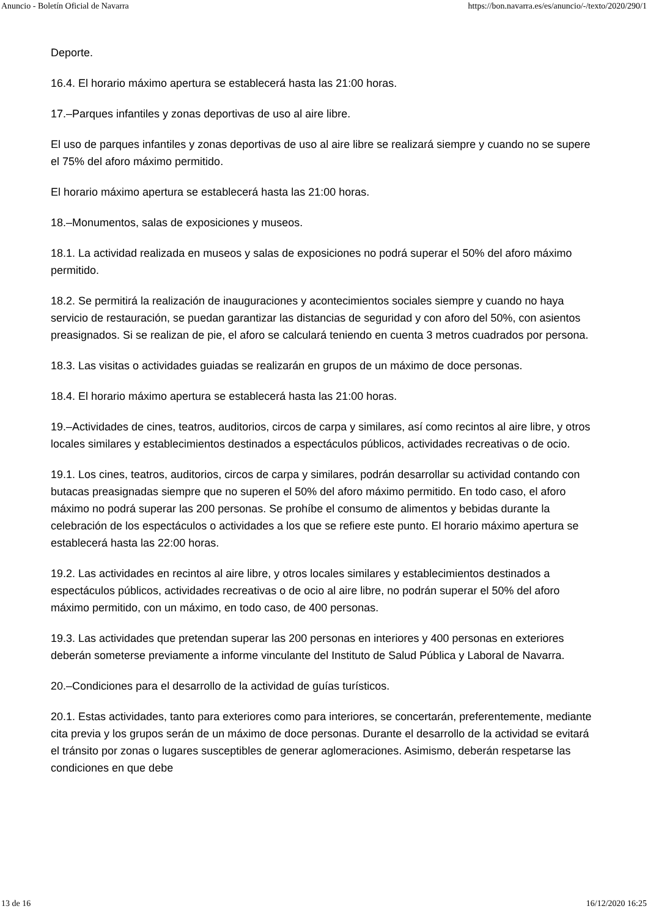Anuncio - Boletín Oficial de Navarra https://bon.navarra.es/es/anuncio/-/texto/2020/290/1
Deporte.
16.4. El horario máximo apertura se establecerá hasta las 21:00 horas.
17.–Parques infantiles y zonas deportivas de uso al aire libre.
El uso de parques infantiles y zonas deportivas de uso al aire libre se realizará siempre y cuando no se supere el 75% del aforo máximo permitido.
El horario máximo apertura se establecerá hasta las 21:00 horas.
18.–Monumentos, salas de exposiciones y museos.
18.1. La actividad realizada en museos y salas de exposiciones no podrá superar el 50% del aforo máximo permitido.
18.2. Se permitirá la realización de inauguraciones y acontecimientos sociales siempre y cuando no haya servicio de restauración, se puedan garantizar las distancias de seguridad y con aforo del 50%, con asientos preasignados. Si se realizan de pie, el aforo se calculará teniendo en cuenta 3 metros cuadrados por persona.
18.3. Las visitas o actividades guiadas se realizarán en grupos de un máximo de doce personas.
18.4. El horario máximo apertura se establecerá hasta las 21:00 horas.
19.–Actividades de cines, teatros, auditorios, circos de carpa y similares, así como recintos al aire libre, y otros locales similares y establecimientos destinados a espectáculos públicos, actividades recreativas o de ocio.
19.1. Los cines, teatros, auditorios, circos de carpa y similares, podrán desarrollar su actividad contando con butacas preasignadas siempre que no superen el 50% del aforo máximo permitido. En todo caso, el aforo máximo no podrá superar las 200 personas. Se prohíbe el consumo de alimentos y bebidas durante la celebración de los espectáculos o actividades a los que se refiere este punto. El horario máximo apertura se establecerá hasta las 22:00 horas.
19.2. Las actividades en recintos al aire libre, y otros locales similares y establecimientos destinados a espectáculos públicos, actividades recreativas o de ocio al aire libre, no podrán superar el 50% del aforo máximo permitido, con un máximo, en todo caso, de 400 personas.
19.3. Las actividades que pretendan superar las 200 personas en interiores y 400 personas en exteriores deberán someterse previamente a informe vinculante del Instituto de Salud Pública y Laboral de Navarra.
20.–Condiciones para el desarrollo de la actividad de guías turísticos.
20.1. Estas actividades, tanto para exteriores como para interiores, se concertarán, preferentemente, mediante cita previa y los grupos serán de un máximo de doce personas. Durante el desarrollo de la actividad se evitará el tránsito por zonas o lugares susceptibles de generar aglomeraciones. Asimismo, deberán respetarse las condiciones en que debe
13 de 16 16/12/2020 16:25